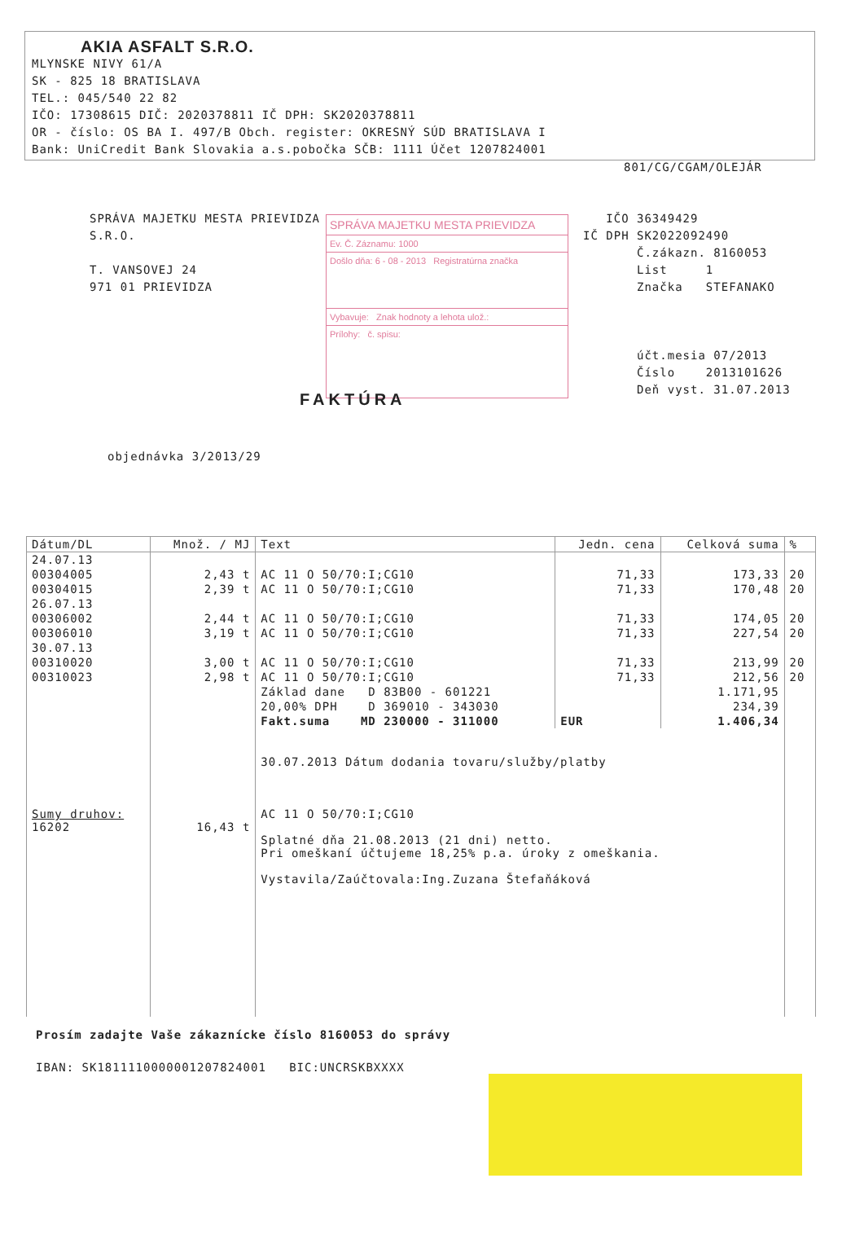AKIA ASFALT S.R.O.
MLYNSKE NIVY 61/A
SK - 825 18 BRATISLAVA
TEL.: 045/540 22 82
IČO: 17308615 DIČ: 2020378811 IČ DPH: SK2020378811
OR - číslo: OS BA I. 497/B Obch. register: OKRESNÝ SÚD BRATISLAVA I
Bank: UniCredit Bank Slovakia a.s.pobočka SČB: 1111 Účet 1207824001
801/CG/CGAM/OLEJÁR
SPRÁVA MAJETKU MESTA PRIEVIDZA
S.R.O.
T. VANSOVEJ 24
971 01 PRIEVIDZA
SPRÁVA MAJETKU MESTA PRIEVIDZA
Ev. Č. Záznamu: 1000
Došlo dňa: 6 - 08 - 2013 Registratúrna značka
Vybavuje: Znak hodnoty a lehota ulož.:
Prílohy: č. spisu:
IČO 36349429
IČ DPH SK2022092490
Č.zákazn. 8160053
List 1
Značka STEFANAKO
účt.mesia 07/2013
Číslo 2013101626
Deň vyst. 31.07.2013
FAKTÚRA
objednávka 3/2013/29
| Dátum/DL | Množ. / MJ | Text | Jedn. cena | Celková suma | % |
| --- | --- | --- | --- | --- | --- |
| 24.07.13 | | | | | |
| 00304005 | 2,43 t | AC 11 O 50/70:I;CG10 | 71,33 | 173,33 | 20 |
| 00304015 | 2,39 t | AC 11 O 50/70:I;CG10 | 71,33 | 170,48 | 20 |
| 26.07.13 | | | | | |
| 00306002 | 2,44 t | AC 11 O 50/70:I;CG10 | 71,33 | 174,05 | 20 |
| 00306010 | 3,19 t | AC 11 O 50/70:I;CG10 | 71,33 | 227,54 | 20 |
| 30.07.13 | | | | | |
| 00310020 | 3,00 t | AC 11 O 50/70:I;CG10 | 71,33 | 213,99 | 20 |
| 00310023 | 2,98 t | AC 11 O 50/70:I;CG10 | 71,33 | 212,56 | 20 |
| | | Základ dane D 83B00 - 601221 | | 1.171,95 | |
| | | 20,00% DPH D 369010 - 343030 | | 234,39 | |
| | | Fakt.suma MD 230000 - 311000 | EUR | 1.406,34 | |
| Sumy druhov: 16202 | 16,43 t | 30.07.2013 Dátum dodania tovaru/služby/platby AC 11 O 50/70:I;CG10 Splatné dňa 21.08.2013 (21 dni) netto. Pri omeškaní účtujeme 18,25% p.a. úroky z omeškania. Vystavila/Zaúčtovala:Ing.Zuzana Štefaňáková | | | |
Prosím zadajte Vaše zákaznícke číslo 8160053 do správy
IBAN: SK1811110000001207824001 BIC:UNCRSKBXXXX